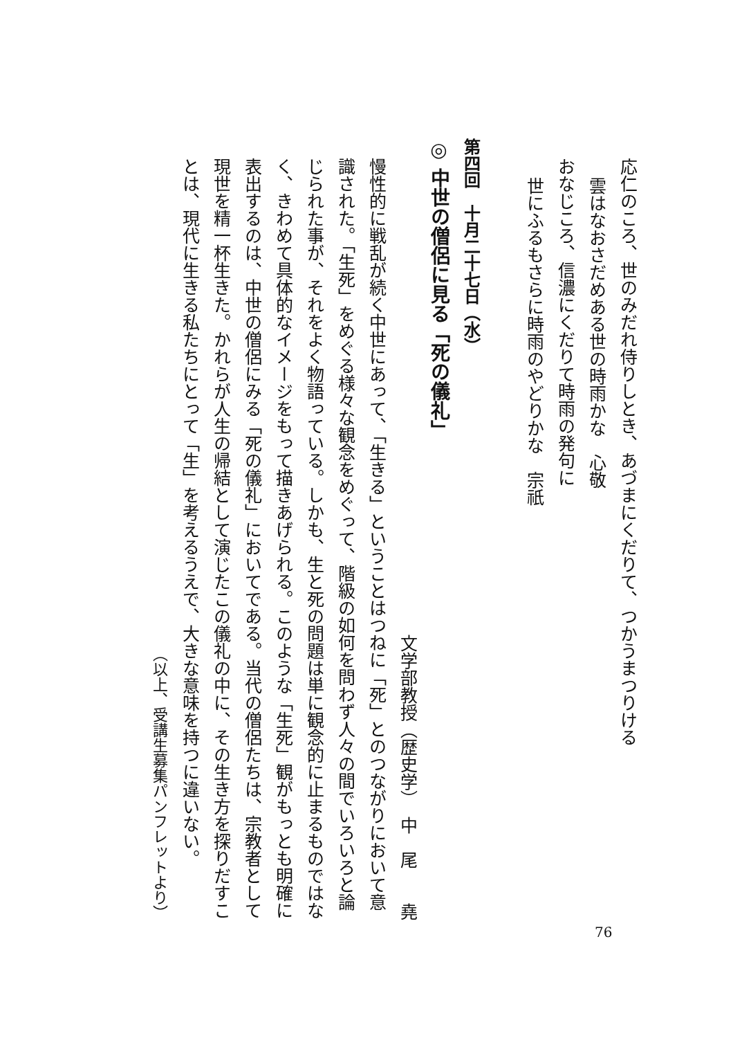応仁のころ、世のみだれ侍りしとき、あづまにくだりて、つかうまつりける
雲はなおさだめある世の時雨かな　心敬
おなじころ、信濃にくだりて時雨の発句に
世にふるもさらに時雨のやどりかな　宗祇
第四回　十月二十七日（水）
◎ 中世の僧侶に見る「死の儀礼」
文学部教授（歴史学）　中　尾　　堯
慢性的に戦乱が続く中世にあって、「生きる」ということはつねに「死」とのつながりにおいて意識された。「生死」をめぐる様々な観念をめぐって、階級の如何を問わず人々の間でいろいろと論じられた事が、それをよく物語っている。しかも、生と死の問題は単に観念的に止まるものではなく、きわめて具体的なイメージをもって描きあげられる。このような「生死」観がもっとも明確に表出するのは、中世の僧侶にみる「死の儀礼」においてである。当代の僧侶たちは、宗教者として現世を精一杯生きた。かれらが人生の帰結として演じたこの儀礼の中に、その生き方を探りだすことは、現代に生きる私たちにとって「生」を考えるうえで、大きな意味を持つに違いない。
（以上、受講生募集パンフレットより）
76